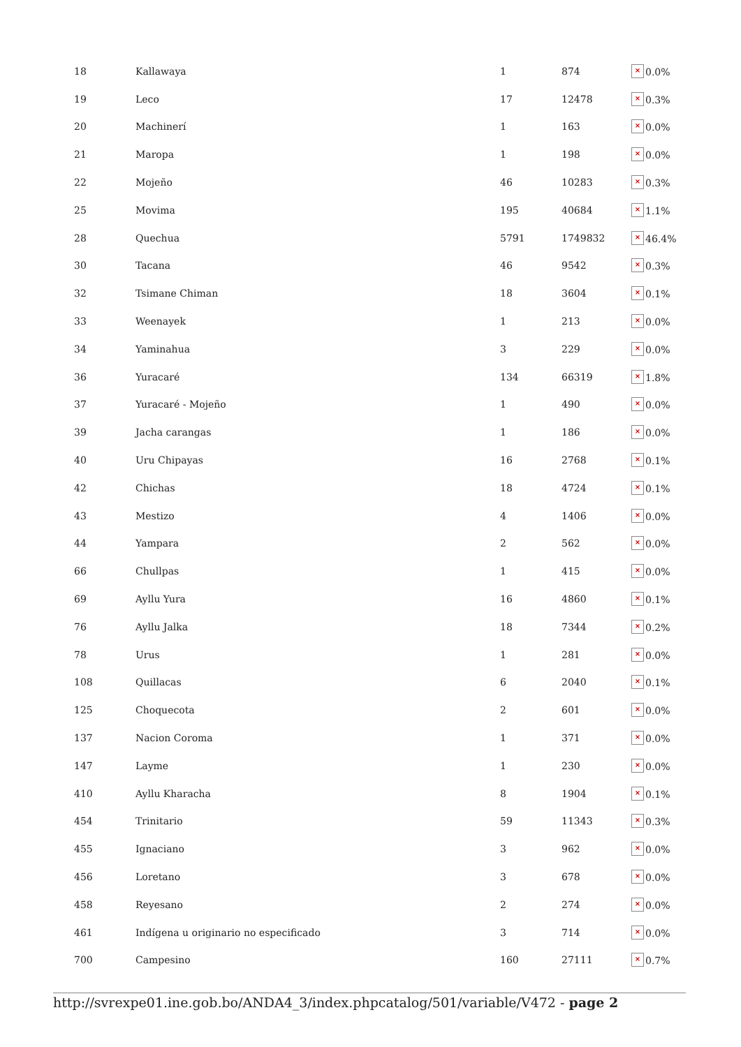| 18 | Kallawaya | 1 | 874 | × 0.0% |
| 19 | Leco | 17 | 12478 | × 0.3% |
| 20 | Machinerí | 1 | 163 | × 0.0% |
| 21 | Maropa | 1 | 198 | × 0.0% |
| 22 | Mojeño | 46 | 10283 | × 0.3% |
| 25 | Movima | 195 | 40684 | × 1.1% |
| 28 | Quechua | 5791 | 1749832 | × 46.4% |
| 30 | Tacana | 46 | 9542 | × 0.3% |
| 32 | Tsimane Chiman | 18 | 3604 | × 0.1% |
| 33 | Weenayek | 1 | 213 | × 0.0% |
| 34 | Yaminahua | 3 | 229 | × 0.0% |
| 36 | Yuracaré | 134 | 66319 | × 1.8% |
| 37 | Yuracaré - Mojeño | 1 | 490 | × 0.0% |
| 39 | Jacha carangas | 1 | 186 | × 0.0% |
| 40 | Uru Chipayas | 16 | 2768 | × 0.1% |
| 42 | Chichas | 18 | 4724 | × 0.1% |
| 43 | Mestizo | 4 | 1406 | × 0.0% |
| 44 | Yampara | 2 | 562 | × 0.0% |
| 66 | Chullpas | 1 | 415 | × 0.0% |
| 69 | Ayllu Yura | 16 | 4860 | × 0.1% |
| 76 | Ayllu Jalka | 18 | 7344 | × 0.2% |
| 78 | Urus | 1 | 281 | × 0.0% |
| 108 | Quillacas | 6 | 2040 | × 0.1% |
| 125 | Choquecota | 2 | 601 | × 0.0% |
| 137 | Nacion Coroma | 1 | 371 | × 0.0% |
| 147 | Layme | 1 | 230 | × 0.0% |
| 410 | Ayllu Kharacha | 8 | 1904 | × 0.1% |
| 454 | Trinitario | 59 | 11343 | × 0.3% |
| 455 | Ignaciano | 3 | 962 | × 0.0% |
| 456 | Loretano | 3 | 678 | × 0.0% |
| 458 | Reyesano | 2 | 274 | × 0.0% |
| 461 | Indígena u originario no especificado | 3 | 714 | × 0.0% |
| 700 | Campesino | 160 | 27111 | × 0.7% |
http://svrexpe01.ine.gob.bo/ANDA4_3/index.phpcatalog/501/variable/V472 - page 2